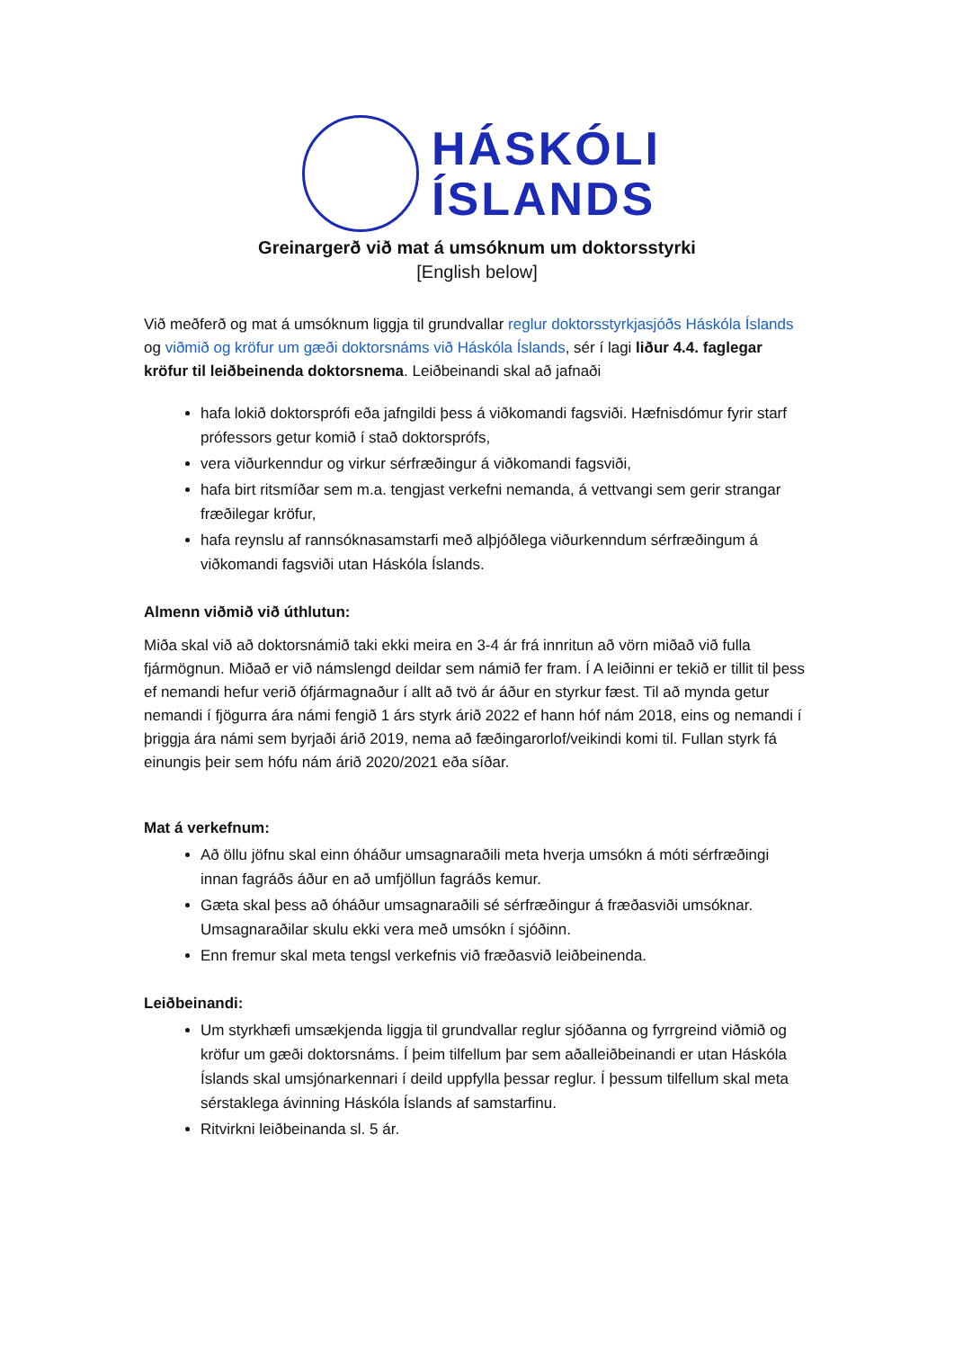HÁSKÓLI
ÍSLANDS
Greinargerð við mat á umsóknum um doktorsstyrki
[English below]
Við meðferð og mat á umsóknum liggja til grundvallar reglur doktorsstyrkjasjóðs Háskóla Íslands og viðmið og kröfur um gæði doktorsnáms við Háskóla Íslands, sér í lagi liður 4.4. faglegar kröfur til leiðbeinenda doktorsnema. Leiðbeinandi skal að jafnaði
hafa lokið doktorsprófi eða jafngildi þess á viðkomandi fagsviði. Hæfnisdómur fyrir starf prófessors getur komið í stað doktorsprófs,
vera viðurkenndur og virkur sérfræðingur á viðkomandi fagsviði,
hafa birt ritsmíðar sem m.a. tengjast verkefni nemanda, á vettvangi sem gerir strangar fræðilegar kröfur,
hafa reynslu af rannsóknasamstarfi með alþjóðlega viðurkenndum sérfræðingum á viðkomandi fagsviði utan Háskóla Íslands.
Almenn viðmið við úthlutun:
Miða skal við að doktorsnámið taki ekki meira en 3-4 ár frá innritun að vörn miðað við fulla fjármögnun. Miðað er við námslengd deildar sem námið fer fram. Í A leiðinni er tekið er tillit til þess ef nemandi hefur verið ófjármagnaður í allt að tvö ár áður en styrkur fæst. Til að mynda getur nemandi í fjögurra ára námi fengið 1 árs styrk árið 2022 ef hann hóf nám 2018, eins og nemandi í þriggja ára námi sem byrjaði árið 2019, nema að fæðingarorlof/veikindi komi til. Fullan styrk fá einungis þeir sem hófu nám árið 2020/2021 eða síðar.
Mat á verkefnum:
Að öllu jöfnu skal einn óháður umsagnaraðili meta hverja umsókn á móti sérfræðingi innan fagráðs áður en að umfjöllun fagráðs kemur.
Gæta skal þess að óháður umsagnaraðili sé sérfræðingur á fræðasviði umsóknar. Umsagnaraðilar skulu ekki vera með umsókn í sjóðinn.
Enn fremur skal meta tengsl verkefnis við fræðasvið leiðbeinenda.
Leiðbeinandi:
Um styrkhæfi umsækjenda liggja til grundvallar reglur sjóðanna og fyrrgreind viðmið og kröfur um gæði doktorsnáms. Í þeim tilfellum þar sem aðalleiðbeinandi er utan Háskóla Íslands skal umsjónarkennari í deild uppfylla þessar reglur. Í þessum tilfellum skal meta sérstaklega ávinning Háskóla Íslands af samstarfinu.
Ritvirkni leiðbeinanda sl. 5 ár.